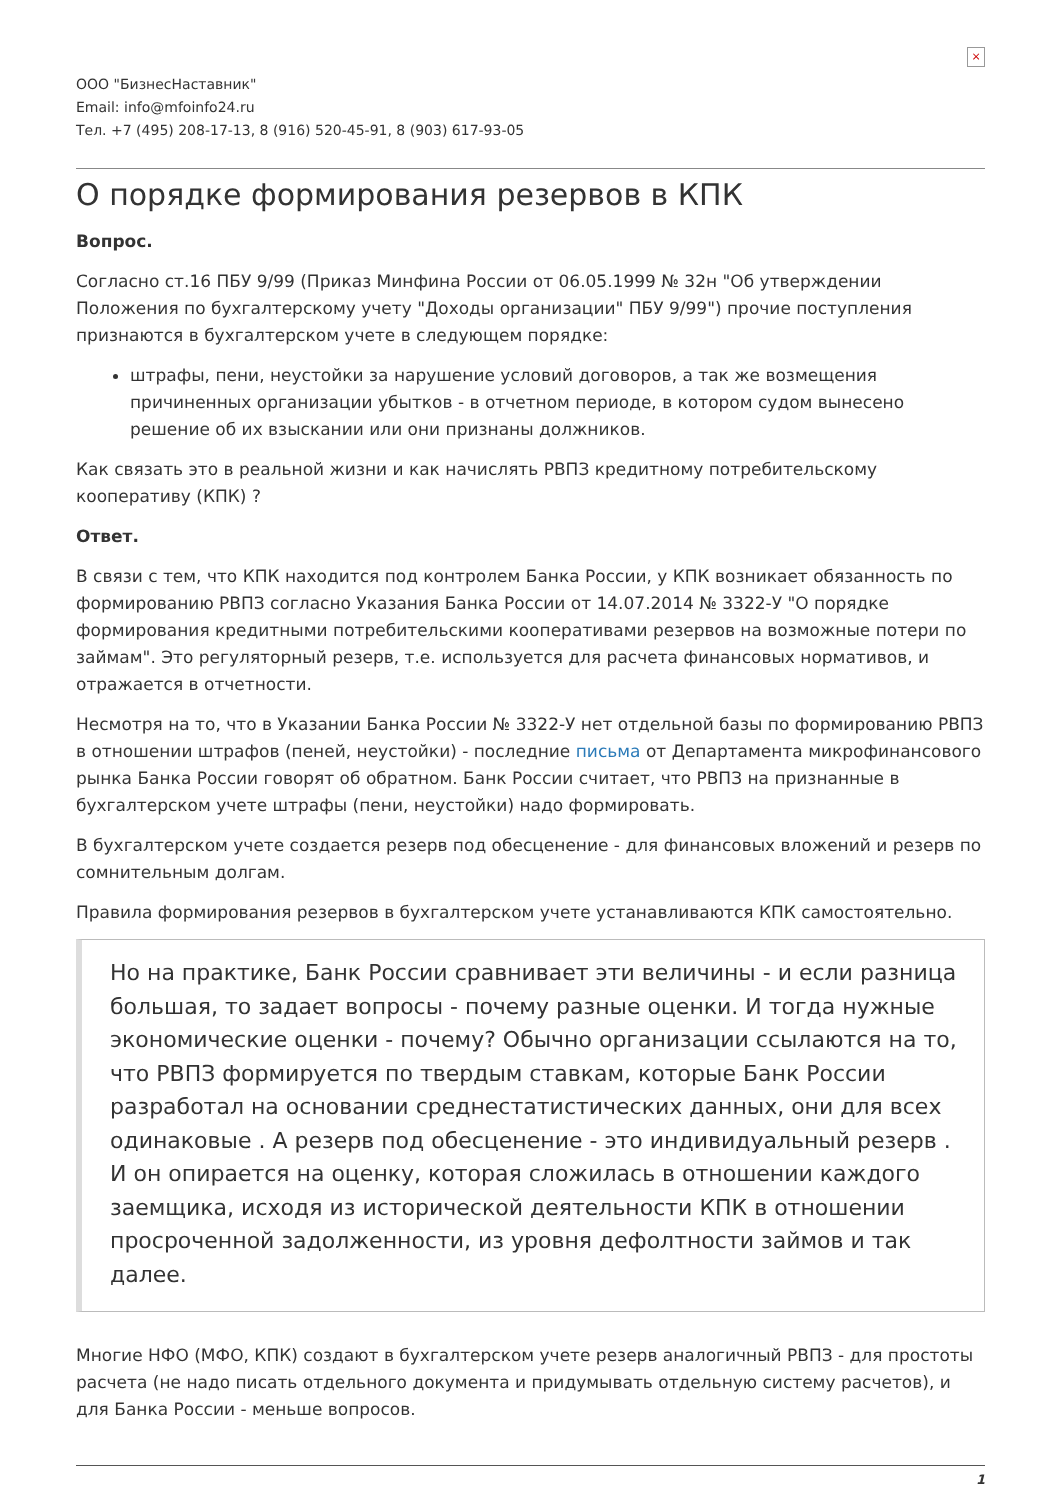×
ООО "БизнесНаставник"
Email: info@mfoinfo24.ru
Тел. +7 (495) 208-17-13, 8 (916) 520-45-91, 8 (903) 617-93-05
О порядке формирования резервов в КПК
Вопрос.
Согласно ст.16 ПБУ 9/99 (Приказ Минфина России от 06.05.1999 № 32н "Об утверждении Положения по бухгалтерскому учету "Доходы организации" ПБУ 9/99") прочие поступления признаются в бухгалтерском учете в следующем порядке:
штрафы, пени, неустойки за нарушение условий договоров, а так же возмещения причиненных организации убытков - в отчетном периоде, в котором судом вынесено решение об их взыскании или они признаны должников.
Как связать это в реальной жизни и как начислять РВПЗ кредитному потребительскому кооперативу (КПК) ?
Ответ.
В связи с тем, что КПК находится под контролем Банка России, у КПК возникает обязанность по формированию РВПЗ согласно Указания Банка России от 14.07.2014 № 3322-У "О порядке формирования кредитными потребительскими кооперативами резервов на возможные потери по займам". Это регуляторный резерв, т.е. используется для расчета финансовых нормативов, и отражается в отчетности.
Несмотря на то, что в Указании Банка России № 3322-У нет отдельной базы по формированию РВПЗ в отношении штрафов (пеней, неустойки) - последние письма от Департамента микрофинансового рынка Банка России говорят об обратном. Банк России считает, что РВПЗ на признанные в бухгалтерском учете штрафы (пени, неустойки) надо формировать.
В бухгалтерском учете создается резерв под обесценение - для финансовых вложений и резерв по сомнительным долгам.
Правила формирования резервов в бухгалтерском учете устанавливаются КПК самостоятельно.
Но на практике, Банк России сравнивает эти величины - и если разница большая, то задает вопросы - почему разные оценки. И тогда нужные экономические оценки - почему? Обычно организации ссылаются на то, что РВПЗ формируется по твердым ставкам, которые Банк России разработал на основании среднестатистических данных, они для всех одинаковые . А резерв под обесценение - это индивидуальный резерв . И он опирается на оценку, которая сложилась в отношении каждого заемщика, исходя из исторической деятельности КПК в отношении просроченной задолженности, из уровня дефолтности займов и так далее.
Многие НФО (МФО, КПК) создают в бухгалтерском учете резерв аналогичный РВПЗ - для простоты расчета (не надо писать отдельного документа и придумывать отдельную систему расчетов), и для Банка России - меньше вопросов.
1